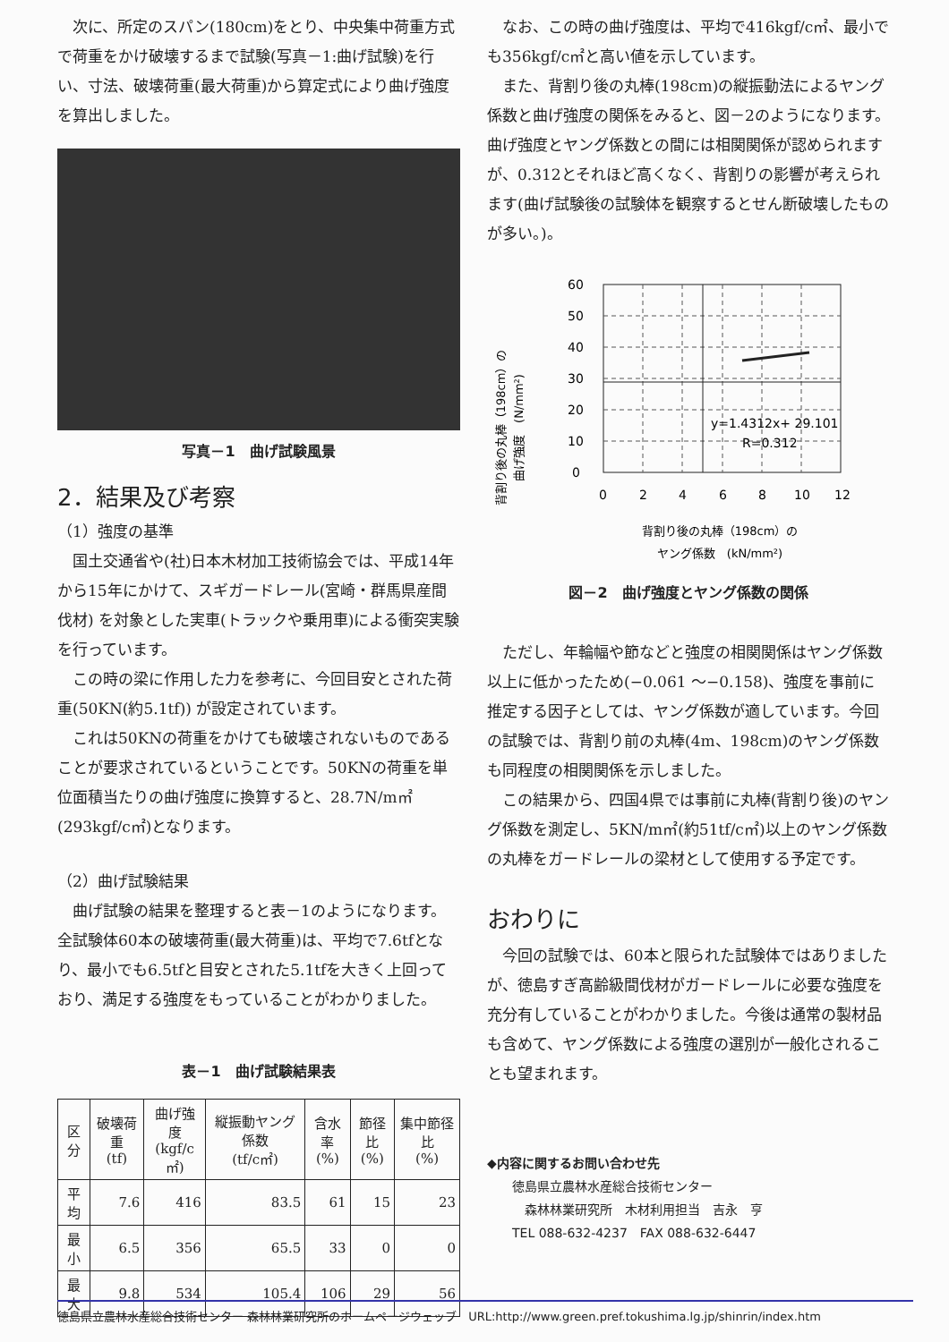次に、所定のスパン(180cm)をとり、中央集中荷重方式で荷重をかけ破壊するまで試験(写真－1:曲げ試験)を行い、寸法、破壊荷重(最大荷重)から算定式により曲げ強度を算出しました。
写真－1　曲げ試験風景
2．結果及び考察
（1）強度の基準
国土交通省や(社)日本木材加工技術協会では、平成14年から15年にかけて、スギガードレール(宮崎・群馬県産間伐材) を対象とした実車(トラックや乗用車)による衝突実験を行っています。
この時の梁に作用した力を参考に、今回目安とされた荷重(50KN(約5.1tf)) が設定されています。
これは50KNの荷重をかけても破壊されないものであることが要求されているということです。50KNの荷重を単位面積当たりの曲げ強度に換算すると、28.7N/m㎡(293kgf/c㎡)となります。
（2）曲げ試験結果
曲げ試験の結果を整理すると表－1のようになります。全試験体60本の破壊荷重(最大荷重)は、平均で7.6tfとなり、最小でも6.5tfと目安とされた5.1tfを大きく上回っており、満足する強度をもっていることがわかりました。
表－1　曲げ試験結果表
| 区分 | 破壊荷重 (tf) | 曲げ強度 (kgf/c㎡) | 縦振動ヤング係数 (tf/c㎡) | 含水率 (%) | 節径比 (%) | 集中節径比 (%) |
| --- | --- | --- | --- | --- | --- | --- |
| 平均 | 7.6 | 416 | 83.5 | 61 | 15 | 23 |
| 最小 | 6.5 | 356 | 65.5 | 33 | 0 | 0 |
| 最大 | 9.8 | 534 | 105.4 | 106 | 29 | 56 |
なお、この時の曲げ強度は、平均で416kgf/c㎡、最小でも356kgf/c㎡と高い値を示しています。
また、背割り後の丸棒(198cm)の縦振動法によるヤング係数と曲げ強度の関係をみると、図－2のようになります。曲げ強度とヤング係数との間には相関関係が認められますが、0.312とそれほど高くなく、背割りの影響が考えられます(曲げ試験後の試験体を観察するとせん断破壊したものが多い。)。
背割り後の丸棒（198cm）の
曲げ強度　(N/mm²)
60
50
40
30
20
10
0
0
2
4
6
8
10
12
y=1.4312x+ 29.101
R=0.312
背割り後の丸棒（198cm）の
ヤング係数　(kN/mm²)
図－2　曲げ強度とヤング係数の関係
ただし、年輪幅や節などと強度の相関関係はヤング係数以上に低かったため(−0.061 ～−0.158)、強度を事前に推定する因子としては、ヤング係数が適しています。今回の試験では、背割り前の丸棒(4m、198cm)のヤング係数も同程度の相関関係を示しました。
この結果から、四国4県では事前に丸棒(背割り後)のヤング係数を測定し、5KN/m㎡(約51tf/c㎡)以上のヤング係数の丸棒をガードレールの梁材として使用する予定です。
おわりに
今回の試験では、60本と限られた試験体ではありましたが、徳島すぎ高齢級間伐材がガードレールに必要な強度を充分有していることがわかりました。今後は通常の製材品も含めて、ヤング係数による強度の選別が一般化されることも望まれます。
◆内容に関するお問い合わせ先
　　徳島県立農林水産総合技術センター
　　　森林林業研究所　木材利用担当　吉永　亨
　　TEL 088-632-4237　FAX 088-632-6447
徳島県立農林水産総合技術センター 森林林業研究所のホームページウェッブ　URL:http://www.green.pref.tokushima.lg.jp/shinrin/index.htm